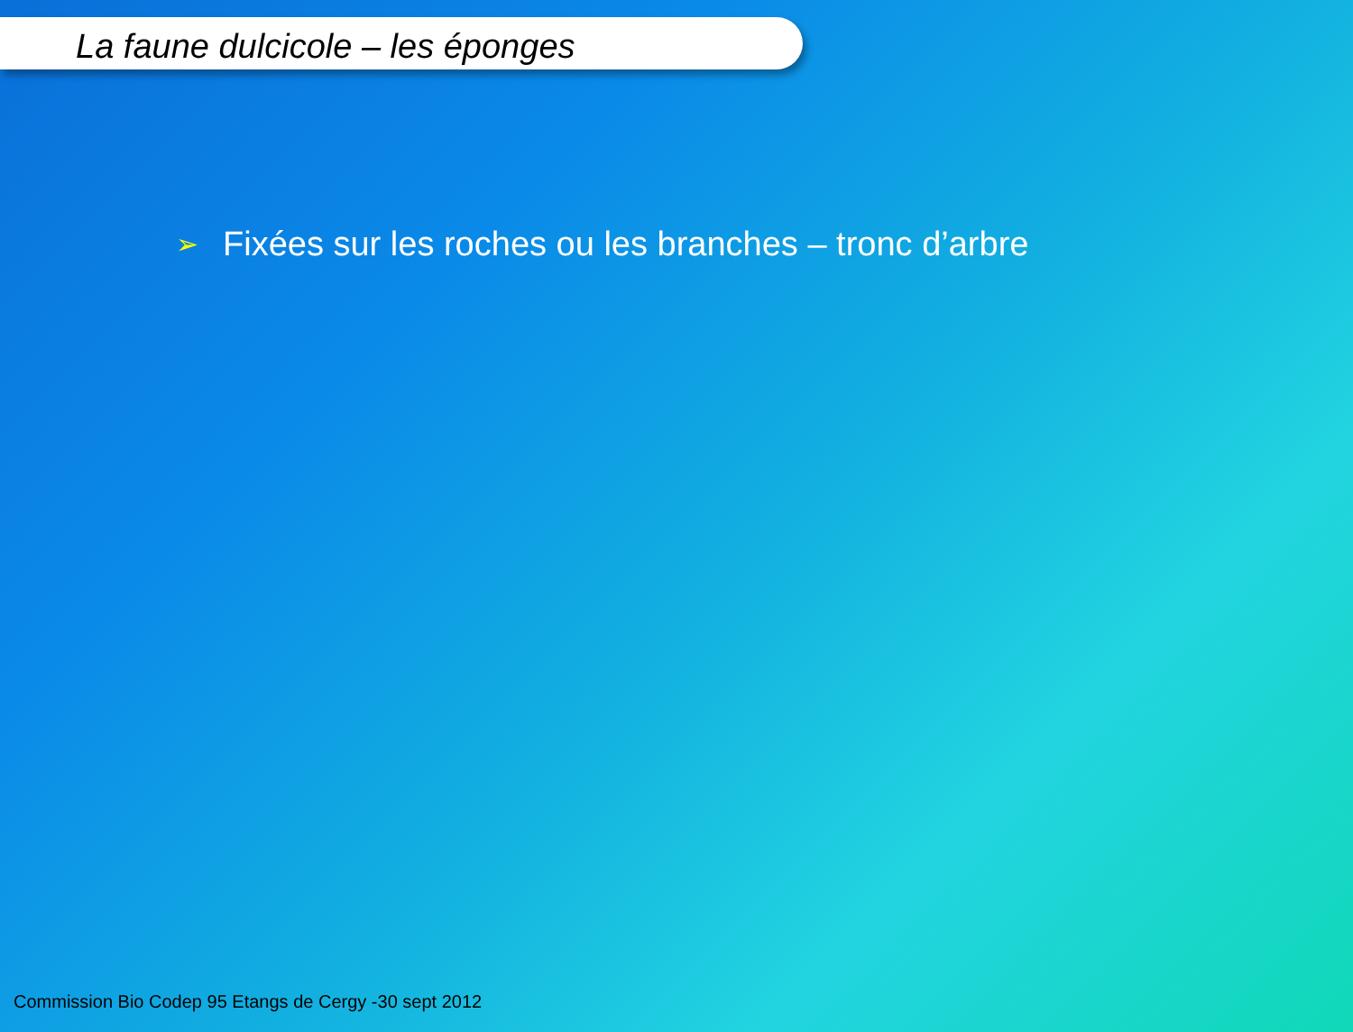La faune dulcicole – les éponges
➢ Fixées sur les roches ou les branches – tronc d’arbre
Commission Bio Codep 95 Etangs de Cergy -30 sept 2012